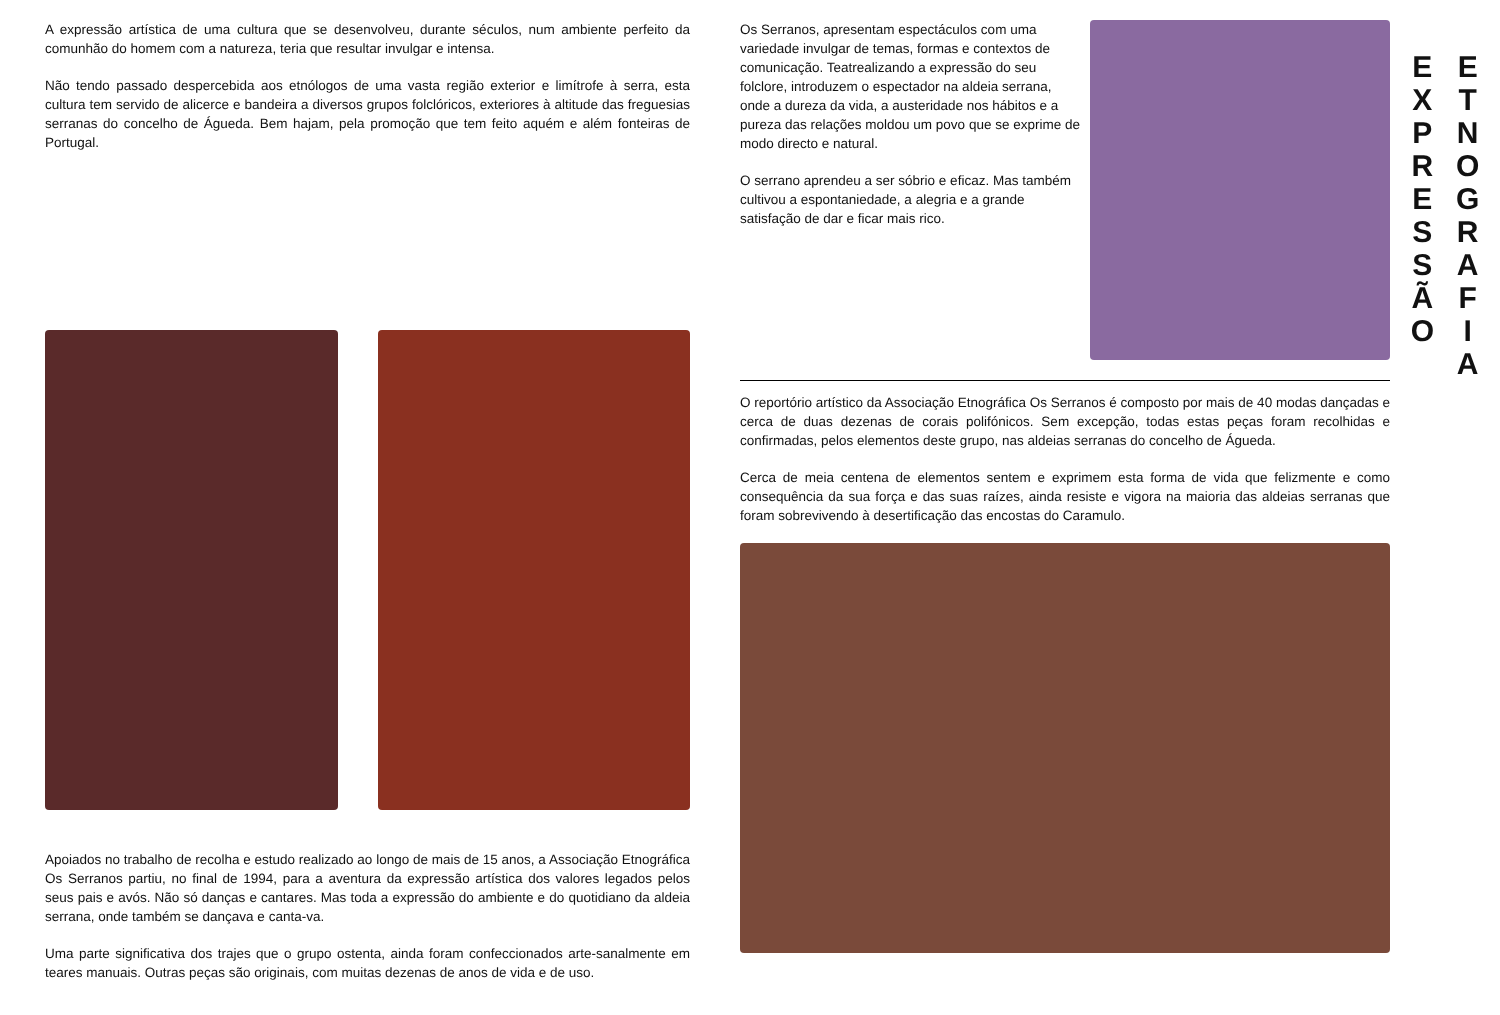A expressão artística de uma cultura que se desenvolveu, durante séculos, num ambiente perfeito da comunhão do homem com a natureza, teria que resultar invulgar e intensa.
Não tendo passado despercebida aos etnólogos de uma vasta região exterior e limítrofe à serra, esta cultura tem servido de alicerce e bandeira a diversos grupos folclóricos, exteriores à altitude das freguesias serranas do concelho de Águeda. Bem hajam, pela promoção que tem feito aquém e além fonteiras de Portugal.
Apoiados no trabalho de recolha e estudo realizado ao longo de mais de 15 anos, a Associação Etnográfica Os Serranos partiu, no final de 1994, para a aventura da expressão artística dos valores legados pelos seus pais e avós. Não só danças e cantares. Mas toda a expressão do ambiente e do quotidiano da aldeia serrana, onde também se dançava e canta-va.
Uma parte significativa dos trajes que o grupo ostenta, ainda foram confeccionados arte-sanalmente em teares manuais. Outras peças são originais, com muitas dezenas de anos de vida e de uso.
Os Serranos, apresentam espectáculos com uma variedade invulgar de temas, formas e contextos de comunicação. Teatrealizando a expressão do seu folclore, introduzem o espectador na aldeia serrana, onde a dureza da vida, a austeridade nos hábitos e a pureza das relações moldou um povo que se exprime de modo directo e natural.
O serrano aprendeu a ser sóbrio e eficaz. Mas também cultivou a espontaniedade, a alegria e a grande satisfação de dar e ficar mais rico.
O reportório artístico da Associação Etnográfica Os Serranos é composto por mais de 40 modas dançadas e cerca de duas dezenas de corais polifónicos. Sem excepção, todas estas peças foram recolhidas e confirmadas, pelos elementos deste grupo, nas aldeias serranas do concelho de Águeda.
Cerca de meia centena de elementos sentem e exprimem esta forma de vida que felizmente e como consequência da sua força e das suas raízes, ainda resiste e vigora na maioria das aldeias serranas que foram sobrevivendo à desertificação das encostas do Caramulo.
E
X
P
R
E
S
S
Ã
O
E
T
N
O
G
R
A
F
I
A